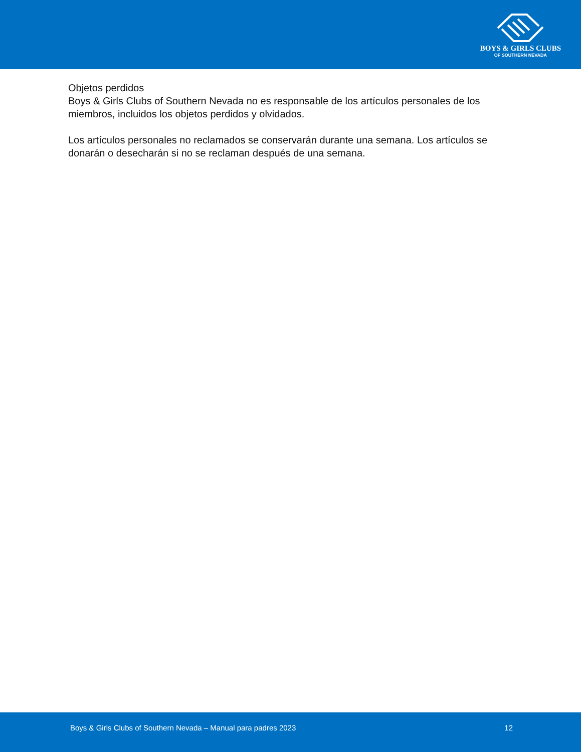BOYS & GIRLS CLUBS
OF SOUTHERN NEVADA
Objetos perdidos
Boys & Girls Clubs of Southern Nevada no es responsable de los artículos personales de los miembros, incluidos los objetos perdidos y olvidados.
Los artículos personales no reclamados se conservarán durante una semana. Los artículos se donarán o desecharán si no se reclaman después de una semana.
Boys & Girls Clubs of Southern Nevada – Manual para padres 2023 12